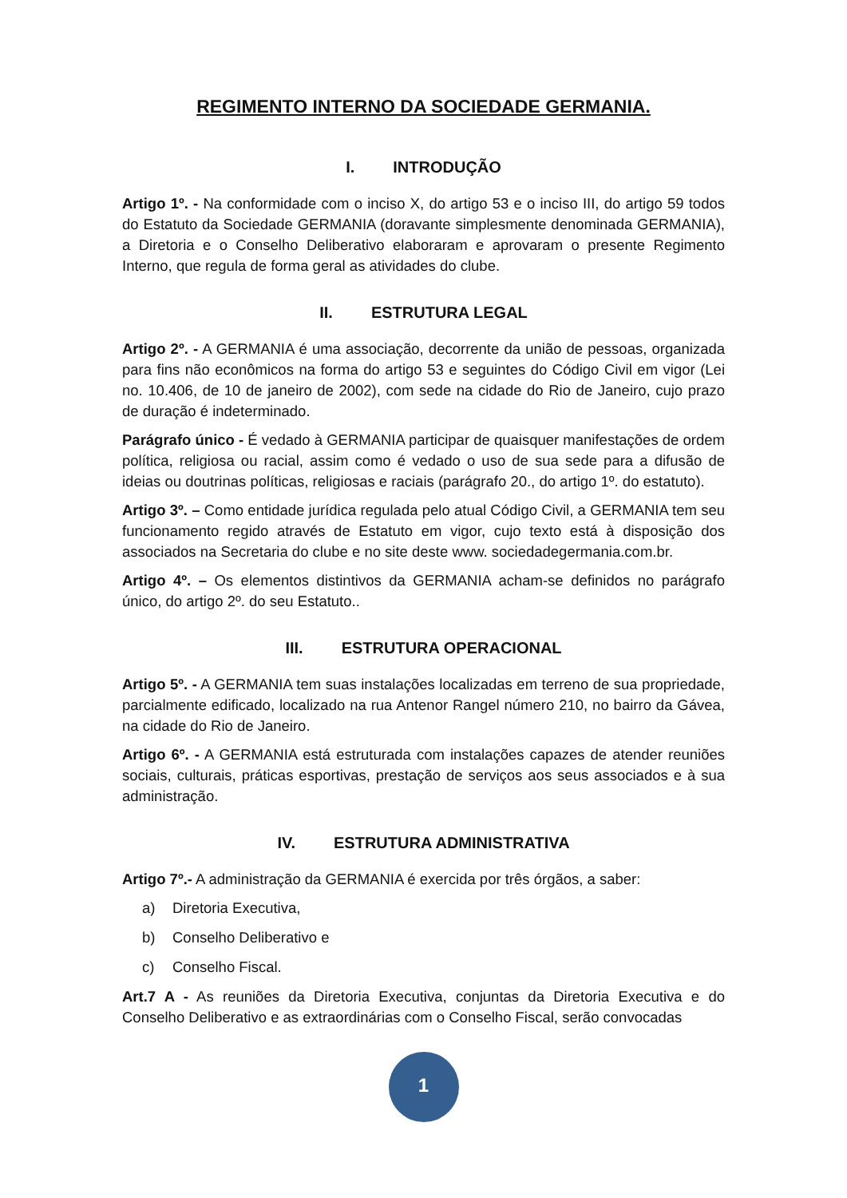REGIMENTO INTERNO DA SOCIEDADE GERMANIA.
I. INTRODUÇÃO
Artigo 1º. - Na conformidade com o inciso X, do artigo 53 e o inciso III, do artigo 59 todos do Estatuto da Sociedade GERMANIA (doravante simplesmente denominada GERMANIA), a Diretoria e o Conselho Deliberativo elaboraram e aprovaram o presente Regimento Interno, que regula de forma geral as atividades do clube.
II. ESTRUTURA LEGAL
Artigo 2º. - A GERMANIA é uma associação, decorrente da união de pessoas, organizada para fins não econômicos na forma do artigo 53 e seguintes do Código Civil em vigor (Lei no. 10.406, de 10 de janeiro de 2002), com sede na cidade do Rio de Janeiro, cujo prazo de duração é indeterminado.
Parágrafo único - É vedado à GERMANIA participar de quaisquer manifestações de ordem política, religiosa ou racial, assim como é vedado o uso de sua sede para a difusão de ideias ou doutrinas políticas, religiosas e raciais (parágrafo 20., do artigo 1º. do estatuto).
Artigo 3º. – Como entidade jurídica regulada pelo atual Código Civil, a GERMANIA tem seu funcionamento regido através de Estatuto em vigor, cujo texto está à disposição dos associados na Secretaria do clube e no site deste www. sociedadegermania.com.br.
Artigo 4º. – Os elementos distintivos da GERMANIA acham-se definidos no parágrafo único, do artigo 2º. do seu Estatuto..
III. ESTRUTURA OPERACIONAL
Artigo 5º. - A GERMANIA tem suas instalações localizadas em terreno de sua propriedade, parcialmente edificado, localizado na rua Antenor Rangel número 210, no bairro da Gávea, na cidade do Rio de Janeiro.
Artigo 6º. - A GERMANIA está estruturada com instalações capazes de atender reuniões sociais, culturais, práticas esportivas, prestação de serviços aos seus associados e à sua administração.
IV. ESTRUTURA ADMINISTRATIVA
Artigo 7º.- A administração da GERMANIA é exercida por três órgãos, a saber:
a) Diretoria Executiva,
b) Conselho Deliberativo e
c) Conselho Fiscal.
Art.7 A - As reuniões da Diretoria Executiva, conjuntas da Diretoria Executiva e do Conselho Deliberativo e as extraordinárias com o Conselho Fiscal, serão convocadas
1